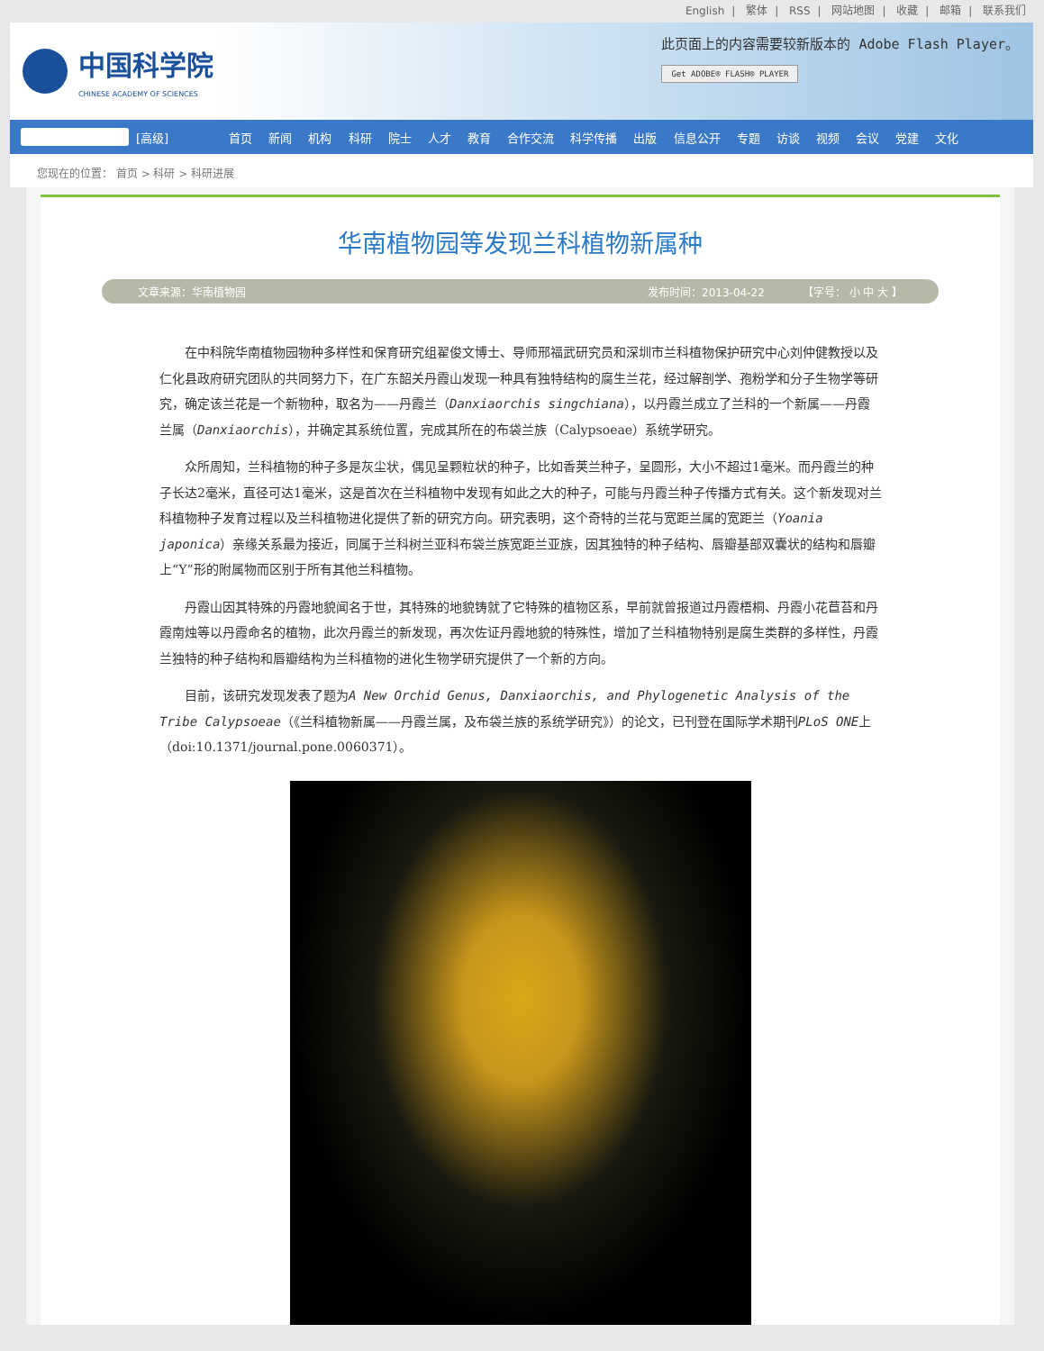English | 繁体 | RSS | 网站地图 | 收藏 | 邮箱 | 联系我们
中国科学院
CHINESE ACADEMY OF SCIENCES
此页面上的内容需要较新版本的 Adobe Flash Player。
Get ADOBE® FLASH® PLAYER
[高级]
首页 新闻 机构 科研 院士 人才 教育 合作交流 科学传播 出版 信息公开 专题 访谈 视频 会议 党建 文化
您现在的位置： 首页 > 科研 > 科研进展
华南植物园等发现兰科植物新属种
文章来源：华南植物园 发布时间：2013-04-22 【字号： 小 中 大 】
在中科院华南植物园物种多样性和保育研究组翟俊文博士、导师邢福武研究员和深圳市兰科植物保护研究中心刘仲健教授以及仁化县政府研究团队的共同努力下，在广东韶关丹霞山发现一种具有独特结构的腐生兰花，经过解剖学、孢粉学和分子生物学等研究，确定该兰花是一个新物种，取名为——丹霞兰（Danxiaorchis singchiana），以丹霞兰成立了兰科的一个新属——丹霞兰属（Danxiaorchis），并确定其系统位置，完成其所在的布袋兰族（Calypsoeae）系统学研究。
众所周知，兰科植物的种子多是灰尘状，偶见呈颗粒状的种子，比如香荚兰种子，呈圆形，大小不超过1毫米。而丹霞兰的种子长达2毫米，直径可达1毫米，这是首次在兰科植物中发现有如此之大的种子，可能与丹霞兰种子传播方式有关。这个新发现对兰科植物种子发育过程以及兰科植物进化提供了新的研究方向。研究表明，这个奇特的兰花与宽距兰属的宽距兰（Yoania japonica）亲缘关系最为接近，同属于兰科树兰亚科布袋兰族宽距兰亚族，因其独特的种子结构、唇瓣基部双囊状的结构和唇瓣上“Y”形的附属物而区别于所有其他兰科植物。
丹霞山因其特殊的丹霞地貌闻名于世，其特殊的地貌铸就了它特殊的植物区系，早前就曾报道过丹霞梧桐、丹霞小花苣苔和丹霞南烛等以丹霞命名的植物，此次丹霞兰的新发现，再次佐证丹霞地貌的特殊性，增加了兰科植物特别是腐生类群的多样性，丹霞兰独特的种子结构和唇瓣结构为兰科植物的进化生物学研究提供了一个新的方向。
目前，该研究发现发表了题为A New Orchid Genus, Danxiaorchis, and Phylogenetic Analysis of the Tribe Calypsoeae（《兰科植物新属——丹霞兰属，及布袋兰族的系统学研究》）的论文，已刊登在国际学术期刊PLoS ONE上（doi:10.1371/journal.pone.0060371）。